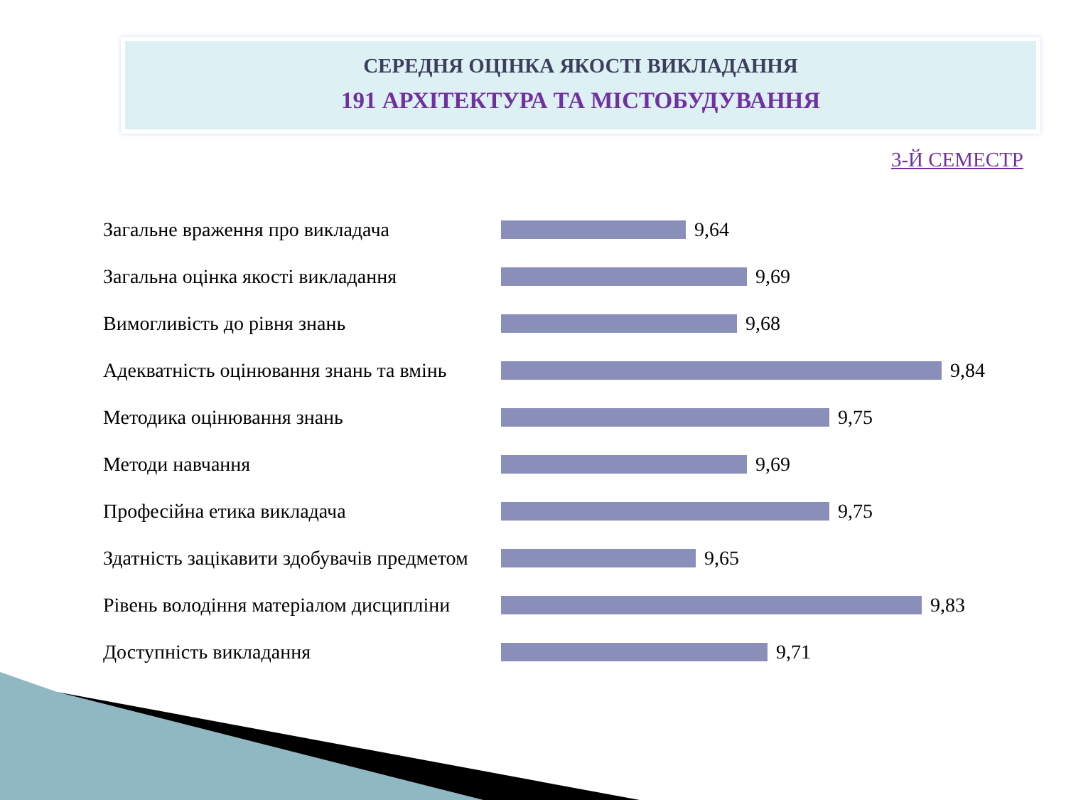СЕРЕДНЯ ОЦІНКА ЯКОСТІ ВИКЛАДАННЯ
191 АРХІТЕКТУРА ТА МІСТОБУДУВАННЯ
3-Й СЕМЕСТР
Загальне враження про викладача 9,64
Загальна оцінка якості викладання 9,69
Вимогливість до рівня знань 9,68
Адекватність оцінювання знань та вмінь
9,84
Методика оцінювання знань 9,75
Методи навчання 9,69
Професійна етика викладача 9,75
Здатність зацікавити здобувачів предметом
9,65
Рівень володіння матеріалом дисципліни
9,83
Доступність викладання 9,71